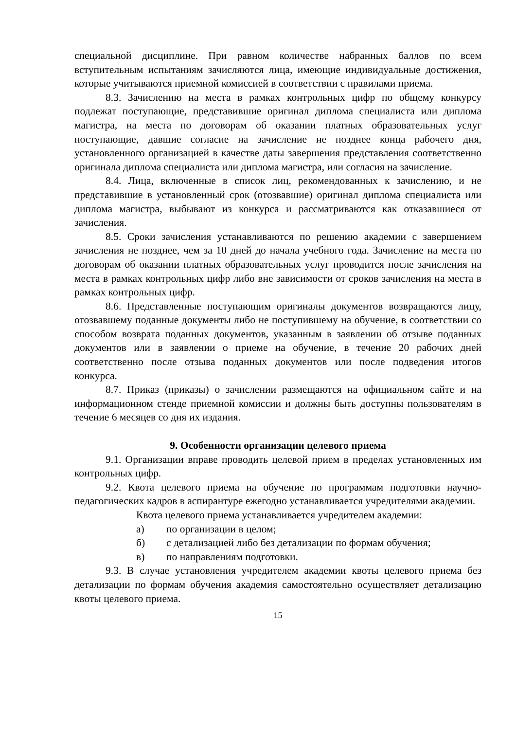специальной дисциплине. При равном количестве набранных баллов по всем вступительным испытаниям зачисляются лица, имеющие индивидуальные достижения, которые учитываются приемной комиссией в соответствии с правилами приема.
8.3. Зачислению на места в рамках контрольных цифр по общему конкурсу подлежат поступающие, представившие оригинал диплома специалиста или диплома магистра, на места по договорам об оказании платных образовательных услуг поступающие, давшие согласие на зачисление не позднее конца рабочего дня, установленного организацией в качестве даты завершения представления соответственно оригинала диплома специалиста или диплома магистра, или согласия на зачисление.
8.4. Лица, включенные в список лиц, рекомендованных к зачислению, и не представившие в установленный срок (отозвавшие) оригинал диплома специалиста или диплома магистра, выбывают из конкурса и рассматриваются как отказавшиеся от зачисления.
8.5. Сроки зачисления устанавливаются по решению академии с завершением зачисления не позднее, чем за 10 дней до начала учебного года. Зачисление на места по договорам об оказании платных образовательных услуг проводится после зачисления на места в рамках контрольных цифр либо вне зависимости от сроков зачисления на места в рамках контрольных цифр.
8.6. Представленные поступающим оригиналы документов возвращаются лицу, отозвавшему поданные документы либо не поступившему на обучение, в соответствии со способом возврата поданных документов, указанным в заявлении об отзыве поданных документов или в заявлении о приеме на обучение, в течение 20 рабочих дней соответственно после отзыва поданных документов или после подведения итогов конкурса.
8.7. Приказ (приказы) о зачислении размещаются на официальном сайте и на информационном стенде приемной комиссии и должны быть доступны пользователям в течение 6 месяцев со дня их издания.
9. Особенности организации целевого приема
9.1. Организации вправе проводить целевой прием в пределах установленных им контрольных цифр.
9.2. Квота целевого приема на обучение по программам подготовки научно-педагогических кадров в аспирантуре ежегодно устанавливается учредителями академии.
Квота целевого приема устанавливается учредителем академии:
а) по организации в целом;
б) с детализацией либо без детализации по формам обучения;
в) по направлениям подготовки.
9.3. В случае установления учредителем академии квоты целевого приема без детализации по формам обучения академия самостоятельно осуществляет детализацию квоты целевого приема.
15